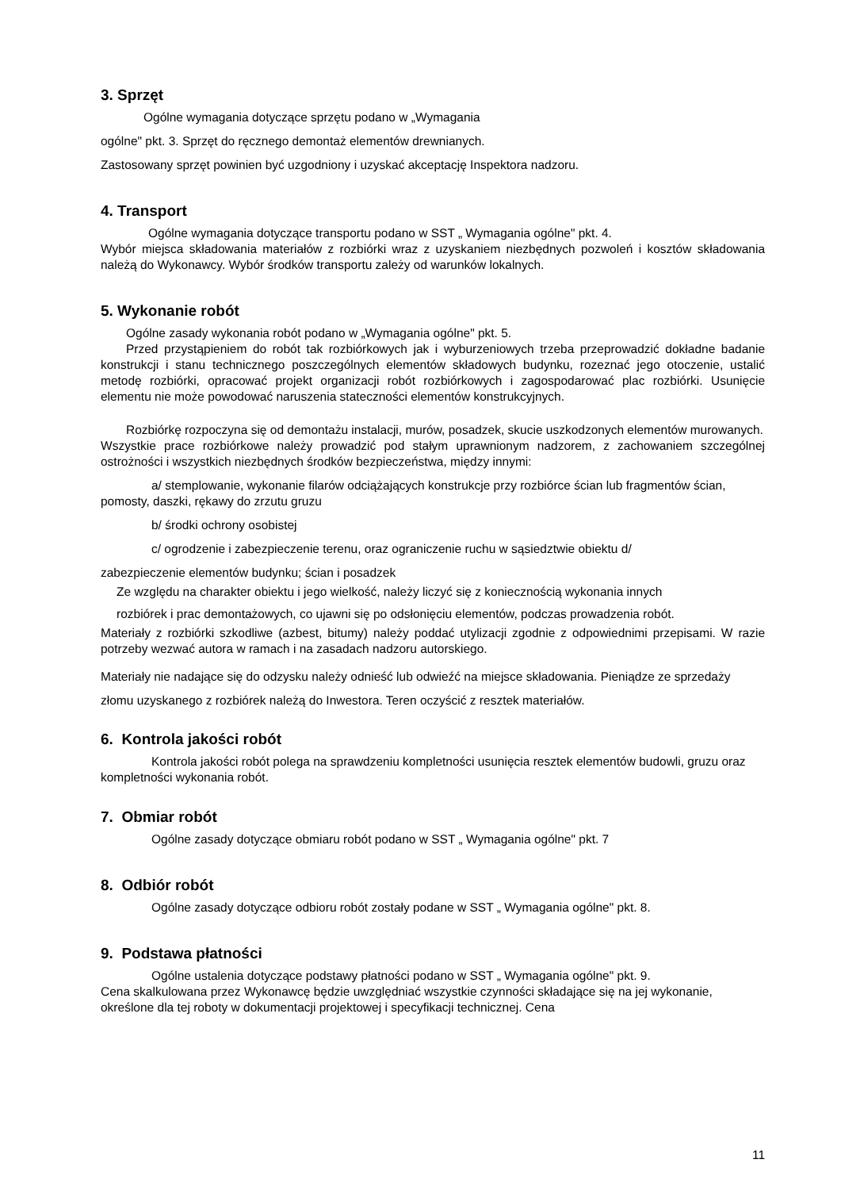3. Sprzęt
Ogólne wymagania dotyczące sprzętu podano w „Wymagania
ogólne" pkt. 3. Sprzęt do ręcznego demontaż elementów drewnianych.
Zastosowany sprzęt powinien być uzgodniony i uzyskać akceptację Inspektora nadzoru.
4. Transport
Ogólne wymagania dotyczące transportu podano w SST „ Wymagania ogólne" pkt. 4.
Wybór miejsca składowania materiałów z rozbiórki wraz z uzyskaniem niezbędnych pozwoleń i kosztów składowania należą do Wykonawcy. Wybór środków transportu zależy od warunków lokalnych.
5. Wykonanie robót
Ogólne zasady wykonania robót podano w „Wymagania ogólne" pkt. 5.
Przed przystąpieniem do robót tak rozbiórkowych jak i wyburzeniowych trzeba przeprowadzić dokładne badanie konstrukcji i stanu technicznego poszczególnych elementów składowych budynku, rozeznać jego otoczenie, ustalić metodę rozbiórki, opracować projekt organizacji robót rozbiórkowych i zagospodarować plac rozbiórki. Usunięcie elementu nie może powodować naruszenia stateczności elementów konstrukcyjnych.
Rozbiórkę rozpoczyna się od demontażu instalacji, murów, posadzek, skucie uszkodzonych elementów murowanych.
Wszystkie prace rozbiórkowe należy prowadzić pod stałym uprawnionym nadzorem, z zachowaniem szczególnej ostrożności i wszystkich niezbędnych środków bezpieczeństwa, między innymi:
a/ stemplowanie, wykonanie filarów odciążających konstrukcje przy rozbiórce ścian lub fragmentów ścian, pomosty, daszki, rękawy do zrzutu gruzu
b/ środki ochrony osobistej
c/ ogrodzenie i zabezpieczenie terenu, oraz ograniczenie ruchu w sąsiedztwie obiektu d/
zabezpieczenie elementów budynku; ścian i posadzek
Ze względu na charakter obiektu i jego wielkość, należy liczyć się z koniecznością wykonania innych
rozbiórek i prac demontażowych, co ujawni się po odsłonięciu elementów, podczas prowadzenia robót.
Materiały z rozbiórki szkodliwe (azbest, bitumy) należy poddać utylizacji zgodnie z odpowiednimi przepisami. W razie potrzeby wezwać autora w ramach i na zasadach nadzoru autorskiego.
Materiały nie nadające się do odzysku należy odnieść lub odwieźć na miejsce składowania. Pieniądze ze sprzedaży złomu uzyskanego z rozbiórek należą do Inwestora. Teren oczyścić z resztek materiałów.
6. Kontrola jakości robót
Kontrola jakości robót polega na sprawdzeniu kompletności usunięcia resztek elementów budowli, gruzu oraz kompletności wykonania robót.
7. Obmiar robót
Ogólne zasady dotyczące obmiaru robót podano w SST „ Wymagania ogólne" pkt. 7
8. Odbiór robót
Ogólne zasady dotyczące odbioru robót zostały podane w SST „ Wymagania ogólne" pkt. 8.
9. Podstawa płatności
Ogólne ustalenia dotyczące podstawy płatności podano w SST „ Wymagania ogólne" pkt. 9.
Cena skalkulowana przez Wykonawcę będzie uwzględniać wszystkie czynności składające się na jej wykonanie, określone dla tej roboty w dokumentacji projektowej i specyfikacji technicznej. Cena
11